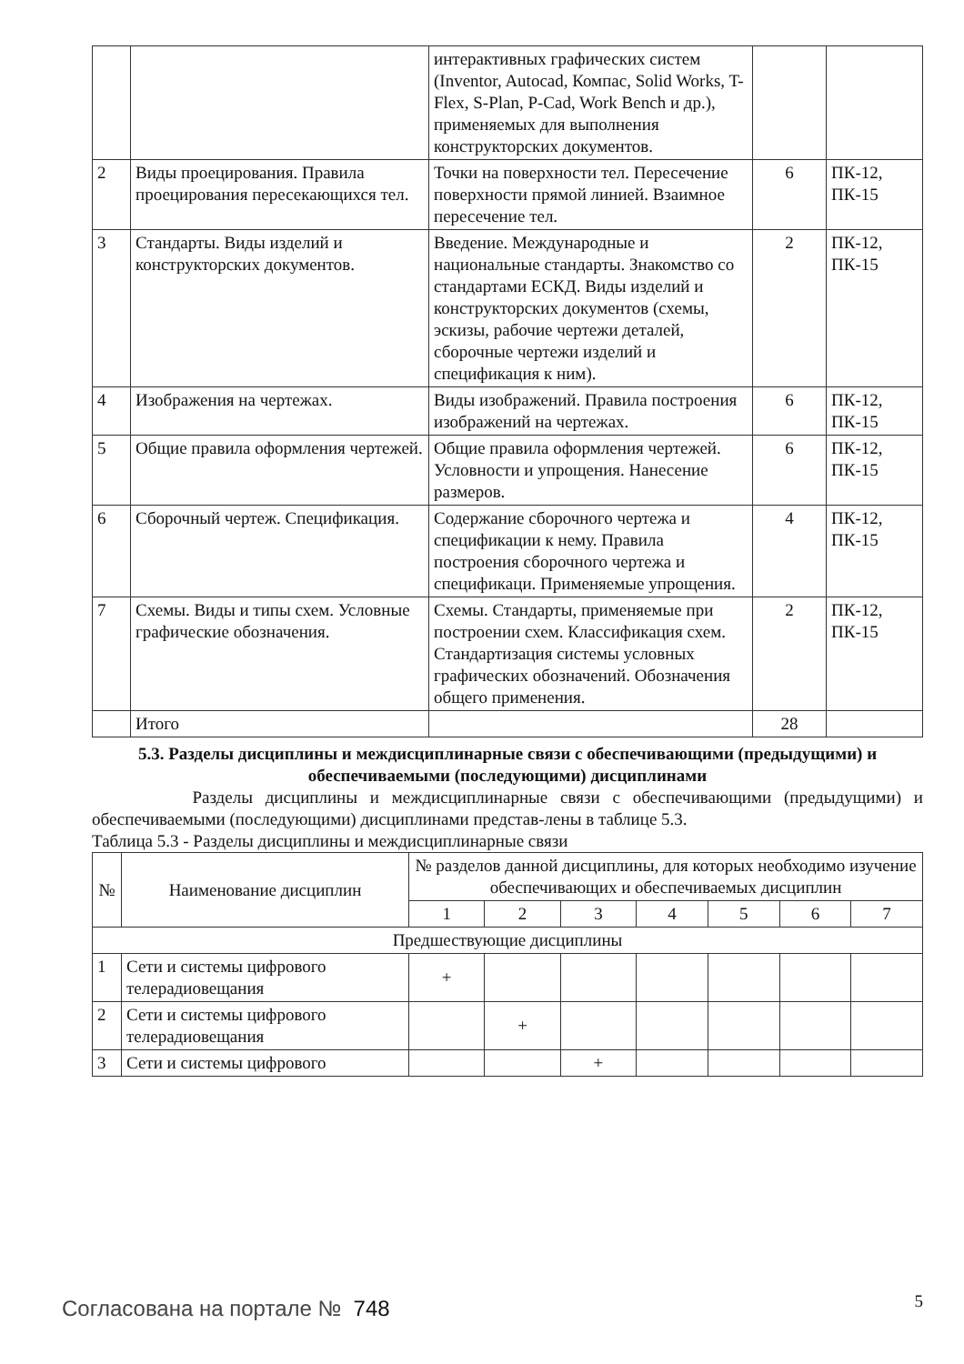| | | интерактивных графических систем (Inventor, Autocad, Компас, Solid Works, T-Flex, S-Plan, P-Cad, Work Bench и др.), применяемых для выполнения конструкторских документов. | | |
| 2 | Виды проецирования. Правила проецирования пересекающихся тел. | Точки на поверхности тел. Пересечение поверхности прямой линией. Взаимное пересечение тел. | 6 | ПК-12, ПК-15 |
| 3 | Стандарты. Виды изделий и конструкторских документов. | Введение. Международные и национальные стандарты. Знакомство со стандартами ЕСКД. Виды изделий и конструкторских документов (схемы, эскизы, рабочие чертежи деталей, сборочные чертежи изделий и спецификация к ним). | 2 | ПК-12, ПК-15 |
| 4 | Изображения на чертежах. | Виды изображений. Правила построения изображений на чертежах. | 6 | ПК-12, ПК-15 |
| 5 | Общие правила оформления чертежей. | Общие правила оформления чертежей. Условности и упрощения. Нанесение размеров. | 6 | ПК-12, ПК-15 |
| 6 | Сборочный чертеж. Спецификация. | Содержание сборочного чертежа и спецификации к нему. Правила построения сборочного чертежа и спецификаци. Применяемые упрощения. | 4 | ПК-12, ПК-15 |
| 7 | Схемы. Виды и типы схем. Условные графические обозначения. | Схемы. Стандарты, применяемые при построении схем. Классификация схем. Стандартизация системы условных графических обозначений. Обозначения общего применения. | 2 | ПК-12, ПК-15 |
| | Итого | | 28 | |
5.3. Разделы дисциплины и междисциплинарные связи с обеспечивающими (предыдущими) и обеспечиваемыми (последующими) дисциплинами
Разделы дисциплины и междисциплинарные связи с обеспечивающими (предыдущими) и обеспечиваемыми (последующими) дисциплинами представ-лены в таблице 5.3.
Таблица 5.3 - Разделы дисциплины и междисциплинарные связи
| № | Наименование дисциплин | № разделов данной дисциплины, для которых необходимо изучение обеспечивающих и обеспечиваемых дисциплин | | | | | | |
| --- | --- | --- | --- | --- | --- | --- | --- | --- |
| | | 1 | 2 | 3 | 4 | 5 | 6 | 7 |
| Предшествующие дисциплины | | | | | | | | |
| 1 | Сети и системы цифрового телерадиовещания | + | | | | | | |
| 2 | Сети и системы цифрового телерадиовещания | | + | | | | | |
| 3 | Сети и системы цифрового | | | + | | | | |
Согласована на портале № 748 5